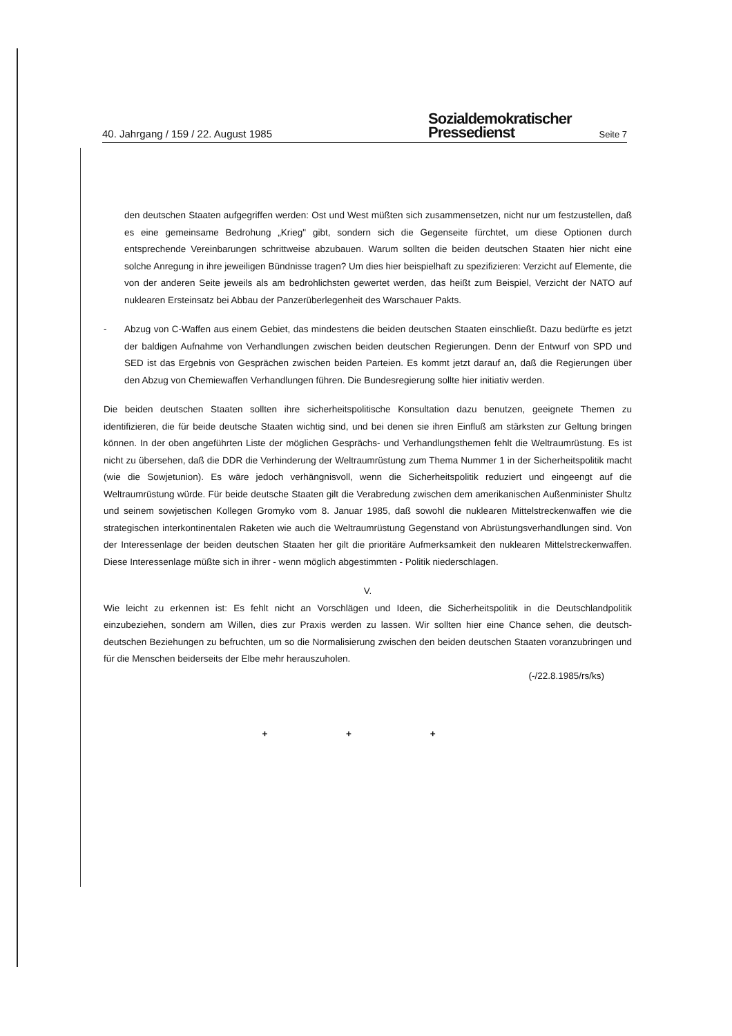40. Jahrgang / 159 / 22. August 1985
Sozialdemokratischer
Pressedienst
Seite 7
den deutschen Staaten aufgegriffen werden: Ost und West müßten sich zusammensetzen, nicht nur um festzustellen, daß es eine gemeinsame Bedrohung „Krieg" gibt, sondern sich die Gegenseite fürchtet, um diese Optionen durch entsprechende Vereinbarungen schrittweise abzubauen. Warum sollten die beiden deutschen Staaten hier nicht eine solche Anregung in ihre jeweiligen Bündnisse tragen? Um dies hier beispielhaft zu spezifizieren: Verzicht auf Elemente, die von der anderen Seite jeweils als am bedrohlichsten gewertet werden, das heißt zum Beispiel, Verzicht der NATO auf nuklearen Ersteinsatz bei Abbau der Panzerüberlegenheit des Warschauer Pakts.
- Abzug von C-Waffen aus einem Gebiet, das mindestens die beiden deutschen Staaten einschließt. Dazu bedürfte es jetzt der baldigen Aufnahme von Verhandlungen zwischen beiden deutschen Regierungen. Denn der Entwurf von SPD und SED ist das Ergebnis von Gesprächen zwischen beiden Parteien. Es kommt jetzt darauf an, daß die Regierungen über den Abzug von Chemiewaffen Verhandlungen führen. Die Bundesregierung sollte hier initiativ werden.
Die beiden deutschen Staaten sollten ihre sicherheitspolitische Konsultation dazu benutzen, geeignete Themen zu identifizieren, die für beide deutsche Staaten wichtig sind, und bei denen sie ihren Einfluß am stärksten zur Geltung bringen können. In der oben angeführten Liste der möglichen Gesprächs- und Verhandlungsthemen fehlt die Weltraumrüstung. Es ist nicht zu übersehen, daß die DDR die Verhinderung der Weltraumrüstung zum Thema Nummer 1 in der Sicherheitspolitik macht (wie die Sowjetunion). Es wäre jedoch verhängnisvoll, wenn die Sicherheitspolitik reduziert und eingeengt auf die Weltraumrüstung würde. Für beide deutsche Staaten gilt die Verabredung zwischen dem amerikanischen Außenminister Shultz und seinem sowjetischen Kollegen Gromyko vom 8. Januar 1985, daß sowohl die nuklearen Mittelstreckenwaffen wie die strategischen interkontinentalen Raketen wie auch die Weltraumrüstung Gegenstand von Abrüstungsverhandlungen sind. Von der Interessenlage der beiden deutschen Staaten her gilt die prioritäre Aufmerksamkeit den nuklearen Mittelstreckenwaffen. Diese Interessenlage müßte sich in ihrer - wenn möglich abgestimmten - Politik niederschlagen.
V.
Wie leicht zu erkennen ist: Es fehlt nicht an Vorschlägen und Ideen, die Sicherheitspolitik in die Deutschlandpolitik einzubeziehen, sondern am Willen, dies zur Praxis werden zu lassen. Wir sollten hier eine Chance sehen, die deutsch-deutschen Beziehungen zu befruchten, um so die Normalisierung zwischen den beiden deutschen Staaten voranzubringen und für die Menschen beiderseits der Elbe mehr herauszuholen.
(-/22.8.1985/rs/ks)
+ + +